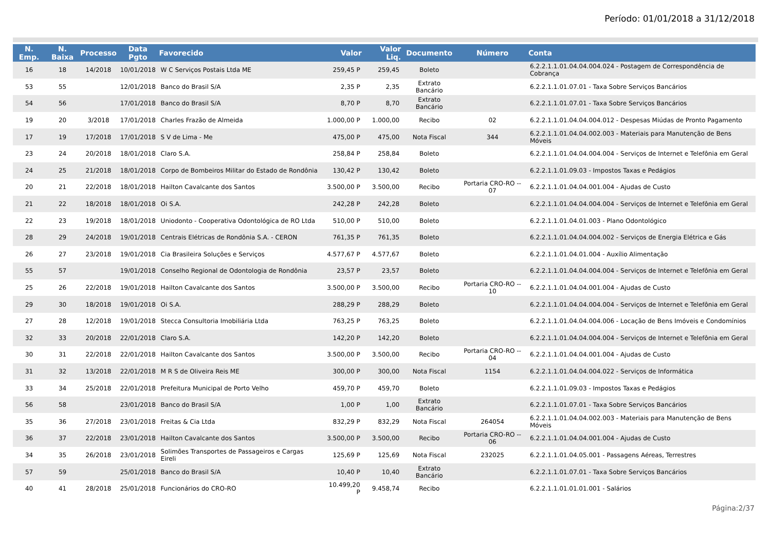Período: 01/01/2018 a 31/12/2018
| N. Emp. | N. Baixa | Processo | Data Pgto | Favorecido | Valor | Valor Liq. | Documento | Número | Conta |
| --- | --- | --- | --- | --- | --- | --- | --- | --- | --- |
| 16 | 18 | 14/2018 | 10/01/2018 | W C Serviços Postais Ltda ME | 259,45 P | 259,45 | Boleto | | 6.2.2.1.1.01.04.04.004.024 - Postagem de Correspondência de Cobrança |
| 53 | 55 | | 12/01/2018 | Banco do Brasil S/A | 2,35 P | 2,35 | Extrato Bancário | | 6.2.2.1.1.01.07.01 - Taxa Sobre Serviços Bancários |
| 54 | 56 | | 17/01/2018 | Banco do Brasil S/A | 8,70 P | 8,70 | Extrato Bancário | | 6.2.2.1.1.01.07.01 - Taxa Sobre Serviços Bancários |
| 19 | 20 | 3/2018 | 17/01/2018 | Charles Frazão de Almeida | 1.000,00 P | 1.000,00 | Recibo | 02 | 6.2.2.1.1.01.04.04.004.012 - Despesas Miúdas de Pronto Pagamento |
| 17 | 19 | 17/2018 | 17/01/2018 | S V de Lima - Me | 475,00 P | 475,00 | Nota Fiscal | 344 | 6.2.2.1.1.01.04.04.002.003 - Materiais para Manutenção de Bens Móveis |
| 23 | 24 | 20/2018 | 18/01/2018 | Claro S.A. | 258,84 P | 258,84 | Boleto | | 6.2.2.1.1.01.04.04.004.004 - Serviços de Internet e Telefônia em Geral |
| 24 | 25 | 21/2018 | 18/01/2018 | Corpo de Bombeiros Militar do Estado de Rondônia | 130,42 P | 130,42 | Boleto | | 6.2.2.1.1.01.09.03 - Impostos Taxas e Pedágios |
| 20 | 21 | 22/2018 | 18/01/2018 | Hailton Cavalcante dos Santos | 3.500,00 P | 3.500,00 | Recibo | Portaria CRO-RO -- 07 | 6.2.2.1.1.01.04.04.001.004 - Ajudas de Custo |
| 21 | 22 | 18/2018 | 18/01/2018 | Oi S.A. | 242,28 P | 242,28 | Boleto | | 6.2.2.1.1.01.04.04.004.004 - Serviços de Internet e Telefônia em Geral |
| 22 | 23 | 19/2018 | 18/01/2018 | Uniodonto - Cooperativa Odontológica de RO Ltda | 510,00 P | 510,00 | Boleto | | 6.2.2.1.1.01.04.01.003 - Plano Odontológico |
| 28 | 29 | 24/2018 | 19/01/2018 | Centrais Elétricas de Rondônia S.A. - CERON | 761,35 P | 761,35 | Boleto | | 6.2.2.1.1.01.04.04.004.002 - Serviços de Energia Elétrica e Gás |
| 26 | 27 | 23/2018 | 19/01/2018 | Cia Brasileira Soluções e Serviços | 4.577,67 P | 4.577,67 | Boleto | | 6.2.2.1.1.01.04.01.004 - Auxílio Alimentação |
| 55 | 57 | | 19/01/2018 | Conselho Regional de Odontologia de Rondônia | 23,57 P | 23,57 | Boleto | | 6.2.2.1.1.01.04.04.004.004 - Serviços de Internet e Telefônia em Geral |
| 25 | 26 | 22/2018 | 19/01/2018 | Hailton Cavalcante dos Santos | 3.500,00 P | 3.500,00 | Recibo | Portaria CRO-RO -- 10 | 6.2.2.1.1.01.04.04.001.004 - Ajudas de Custo |
| 29 | 30 | 18/2018 | 19/01/2018 | Oi S.A. | 288,29 P | 288,29 | Boleto | | 6.2.2.1.1.01.04.04.004.004 - Serviços de Internet e Telefônia em Geral |
| 27 | 28 | 12/2018 | 19/01/2018 | Stecca Consultoria Imobiliária Ltda | 763,25 P | 763,25 | Boleto | | 6.2.2.1.1.01.04.04.004.006 - Locação de Bens Imóveis e Condomínios |
| 32 | 33 | 20/2018 | 22/01/2018 | Claro S.A. | 142,20 P | 142,20 | Boleto | | 6.2.2.1.1.01.04.04.004.004 - Serviços de Internet e Telefônia em Geral |
| 30 | 31 | 22/2018 | 22/01/2018 | Hailton Cavalcante dos Santos | 3.500,00 P | 3.500,00 | Recibo | Portaria CRO-RO -- 04 | 6.2.2.1.1.01.04.04.001.004 - Ajudas de Custo |
| 31 | 32 | 13/2018 | 22/01/2018 | M R S de Oliveira Reis ME | 300,00 P | 300,00 | Nota Fiscal | 1154 | 6.2.2.1.1.01.04.04.004.022 - Serviços de Informática |
| 33 | 34 | 25/2018 | 22/01/2018 | Prefeitura Municipal de Porto Velho | 459,70 P | 459,70 | Boleto | | 6.2.2.1.1.01.09.03 - Impostos Taxas e Pedágios |
| 56 | 58 | | 23/01/2018 | Banco do Brasil S/A | 1,00 P | 1,00 | Extrato Bancário | | 6.2.2.1.1.01.07.01 - Taxa Sobre Serviços Bancários |
| 35 | 36 | 27/2018 | 23/01/2018 | Freitas & Cia Ltda | 832,29 P | 832,29 | Nota Fiscal | 264054 | 6.2.2.1.1.01.04.04.002.003 - Materiais para Manutenção de Bens Móveis |
| 36 | 37 | 22/2018 | 23/01/2018 | Hailton Cavalcante dos Santos | 3.500,00 P | 3.500,00 | Recibo | Portaria CRO-RO -- 06 | 6.2.2.1.1.01.04.04.001.004 - Ajudas de Custo |
| 34 | 35 | 26/2018 | 23/01/2018 | Solimões Transportes de Passageiros e Cargas Eireli | 125,69 P | 125,69 | Nota Fiscal | 232025 | 6.2.2.1.1.01.04.05.001 - Passagens Aéreas, Terrestres |
| 57 | 59 | | 25/01/2018 | Banco do Brasil S/A | 10,40 P | 10,40 | Extrato Bancário | | 6.2.2.1.1.01.07.01 - Taxa Sobre Serviços Bancários |
| 40 | 41 | 28/2018 | 25/01/2018 | Funcionários do CRO-RO | 10.499,20 P | 9.458,74 | Recibo | | 6.2.2.1.1.01.01.01.001 - Salários |
Página:2/37